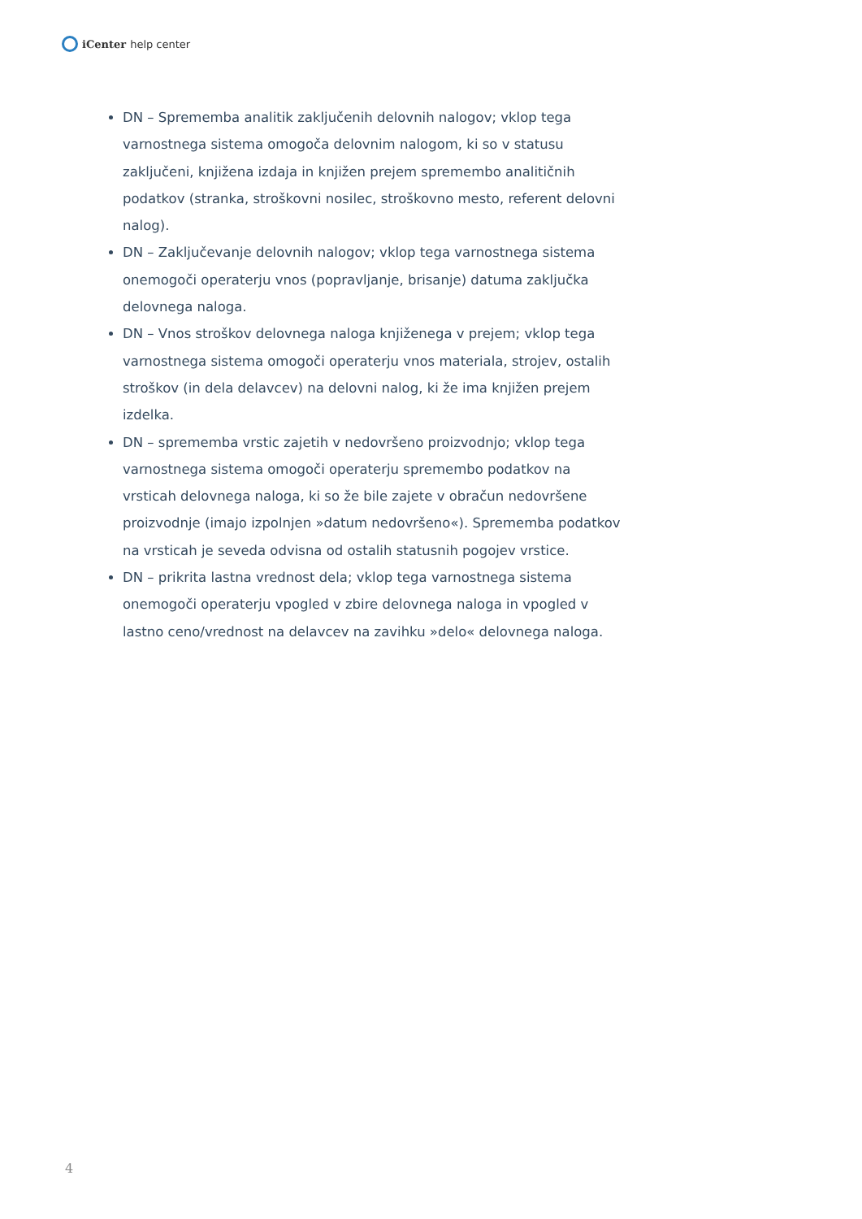iCenter help center
DN – Sprememba analitik zaključenih delovnih nalogov; vklop tega varnostnega sistema omogoča delovnim nalogom, ki so v statusu zaključeni, knjižena izdaja in knjižen prejem spremembo analitičnih podatkov (stranka, stroškovni nosilec, stroškovno mesto, referent delovni nalog).
DN – Zaključevanje delovnih nalogov; vklop tega varnostnega sistema onemogoči operaterju vnos (popravljanje, brisanje) datuma zaključka delovnega naloga.
DN – Vnos stroškov delovnega naloga knjiženega v prejem; vklop tega varnostnega sistema omogoči operaterju vnos materiala, strojev, ostalih stroškov (in dela delavcev) na delovni nalog, ki že ima knjižen prejem izdelka.
DN – sprememba vrstic zajetih v nedovršeno proizvodnjo; vklop tega varnostnega sistema omogoči operaterju spremembo podatkov na vrsticah delovnega naloga, ki so že bile zajete v obračun nedovršene proizvodnje (imajo izpolnjen »datum nedovršeno«). Sprememba podatkov na vrsticah je seveda odvisna od ostalih statusnih pogojev vrstice.
DN – prikrita lastna vrednost dela; vklop tega varnostnega sistema onemogoči operaterju vpogled v zbire delovnega naloga in vpogled v lastno ceno/vrednost na delavcev na zavihku »delo« delovnega naloga.
4